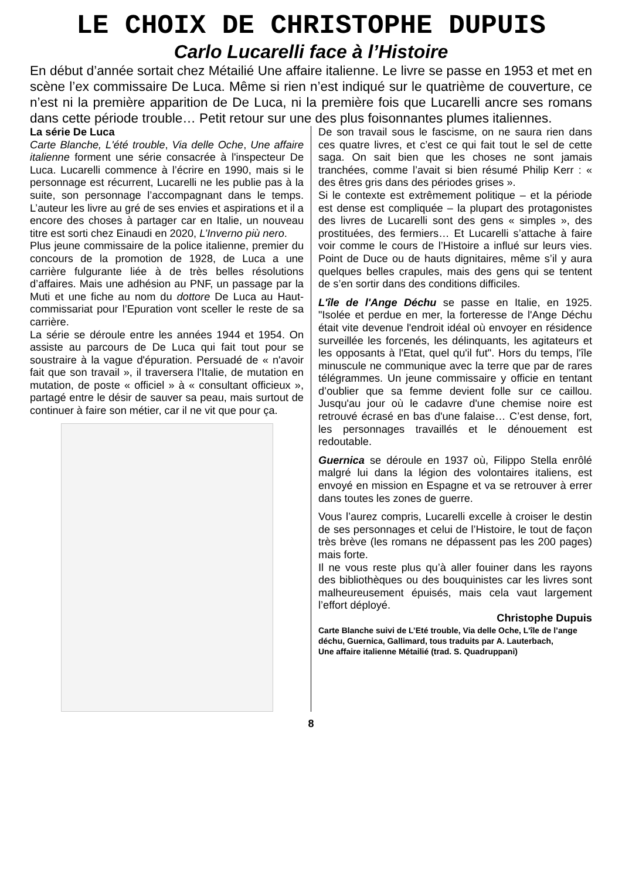LE CHOIX DE CHRISTOPHE DUPUIS
Carlo Lucarelli face à l’Histoire
En début d’année sortait chez Métailié Une affaire italienne. Le livre se passe en 1953 et met en scène l’ex commissaire De Luca. Même si rien n’est indiqué sur le quatrième de couverture, ce n’est ni la première apparition de De Luca, ni la première fois que Lucarelli ancre ses romans dans cette période trouble… Petit retour sur une des plus foisonnantes plumes italiennes.
La série De Luca
Carte Blanche, L'été trouble, Via delle Oche, Une affaire italienne forment une série consacrée à l'inspecteur De Luca. Lucarelli commence à l’écrire en 1990, mais si le personnage est récurrent, Lucarelli ne les publie pas à la suite, son personnage l’accompagnant dans le temps. L’auteur les livre au gré de ses envies et aspirations et il a encore des choses à partager car en Italie, un nouveau titre est sorti chez Einaudi en 2020, L’Inverno più nero.
Plus jeune commissaire de la police italienne, premier du concours de la promotion de 1928, de Luca a une carrière fulgurante liée à de très belles résolutions d’affaires. Mais une adhésion au PNF, un passage par la Muti et une fiche au nom du dottore De Luca au Haut-commissariat pour l’Epuration vont sceller le reste de sa carrière.
La série se déroule entre les années 1944 et 1954. On assiste au parcours de De Luca qui fait tout pour se soustraire à la vague d'épuration. Persuadé de « n'avoir fait que son travail », il traversera l'Italie, de mutation en mutation, de poste « officiel » à « consultant officieux », partagé entre le désir de sauver sa peau, mais surtout de continuer à faire son métier, car il ne vit que pour ça.
De son travail sous le fascisme, on ne saura rien dans ces quatre livres, et c’est ce qui fait tout le sel de cette saga. On sait bien que les choses ne sont jamais tranchées, comme l’avait si bien résumé Philip Kerr : « des êtres gris dans des périodes grises ».
Si le contexte est extrêmement politique – et la période est dense est compliquée – la plupart des protagonistes des livres de Lucarelli sont des gens « simples », des prostituées, des fermiers… Et Lucarelli s’attache à faire voir comme le cours de l’Histoire a influé sur leurs vies. Point de Duce ou de hauts dignitaires, même s’il y aura quelques belles crapules, mais des gens qui se tentent de s’en sortir dans des conditions difficiles.
L'île de l'Ange Déchu se passe en Italie, en 1925. "Isolée et perdue en mer, la forteresse de l'Ange Déchu était vite devenue l'endroit idéal où envoyer en résidence surveillée les forcenés, les délinquants, les agitateurs et les opposants à l'Etat, quel qu'il fut". Hors du temps, l'île minuscule ne communique avec la terre que par de rares télégrammes. Un jeune commissaire y officie en tentant d’oublier que sa femme devient folle sur ce caillou. Jusqu'au jour où le cadavre d'une chemise noire est retrouvé écrasé en bas d'une falaise… C’est dense, fort, les personnages travaillés et le dénouement est redoutable.
Guernica se déroule en 1937 où, Filippo Stella enrôlé malgré lui dans la légion des volontaires italiens, est envoyé en mission en Espagne et va se retrouver à errer dans toutes les zones de guerre.
Vous l’aurez compris, Lucarelli excelle à croiser le destin de ses personnages et celui de l’Histoire, le tout de façon très brève (les romans ne dépassent pas les 200 pages) mais forte.
Il ne vous reste plus qu’à aller fouiner dans les rayons des bibliothèques ou des bouquinistes car les livres sont malheureusement épuisés, mais cela vaut largement l’effort déployé.
Christophe Dupuis
Carte Blanche suivi de L’Eté trouble, Via delle Oche, L’île de l’ange déchu, Guernica, Gallimard, tous traduits par A. Lauterbach,
Une affaire italienne Métailié (trad. S. Quadruppani)
8